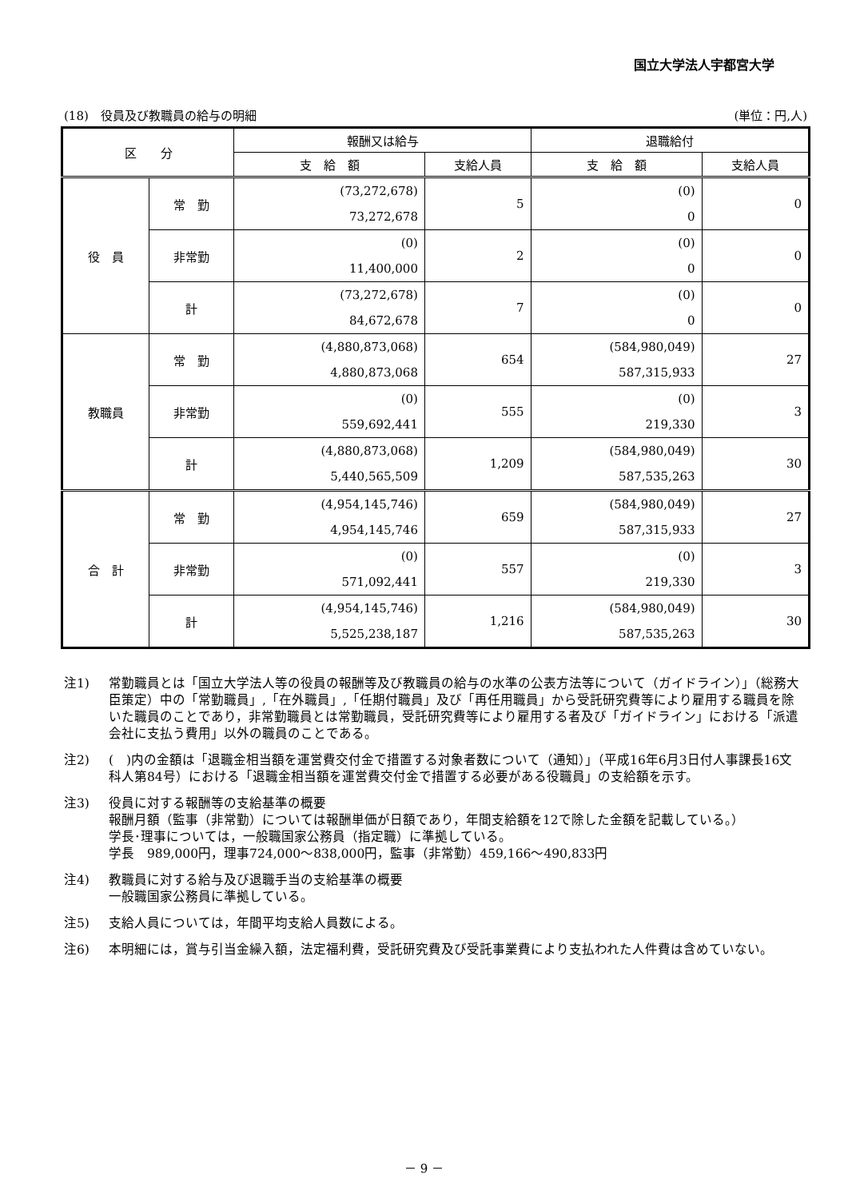国立大学法人宇都宮大学
(18)　役員及び教職員の給与の明細 (単位：円,人)
| 区 分 | | 報酬又は給与 | | 退職給付 | |
| --- | --- | --- | --- | --- | --- |
| | | 支 給 額 | 支給人員 | 支 給 額 | 支給人員 |
| 役 員 | 常 勤 | (73,272,678) 73,272,678 | 5 | (0) 0 | 0 |
| | 非常勤 | (0) 11,400,000 | 2 | (0) 0 | 0 |
| | 計 | (73,272,678) 84,672,678 | 7 | (0) 0 | 0 |
| 教職員 | 常 勤 | (4,880,873,068) 4,880,873,068 | 654 | (584,980,049) 587,315,933 | 27 |
| | 非常勤 | (0) 559,692,441 | 555 | (0) 219,330 | 3 |
| | 計 | (4,880,873,068) 5,440,565,509 | 1,209 | (584,980,049) 587,535,263 | 30 |
| 合 計 | 常 勤 | (4,954,145,746) 4,954,145,746 | 659 | (584,980,049) 587,315,933 | 27 |
| | 非常勤 | (0) 571,092,441 | 557 | (0) 219,330 | 3 |
| | 計 | (4,954,145,746) 5,525,238,187 | 1,216 | (584,980,049) 587,535,263 | 30 |
注1) 常勤職員とは「国立大学法人等の役員の報酬等及び教職員の給与の水準の公表方法等について（ガイドライン）」（総務大臣策定）中の「常勤職員」,「在外職員」,「任期付職員」及び「再任用職員」から受託研究費等により雇用する職員を除いた職員のことであり，非常勤職員とは常勤職員，受託研究費等により雇用する者及び「ガイドライン」における「派遣会社に支払う費用」以外の職員のことである。
注2) (　)内の金額は「退職金相当額を運営費交付金で措置する対象者数について（通知）」（平成16年6月3日付人事課長16文科人第84号）における「退職金相当額を運営費交付金で措置する必要がある役職員」の支給額を示す。
注3) 役員に対する報酬等の支給基準の概要
報酬月額（監事（非常勤）については報酬単価が日額であり，年間支給額を12で除した金額を記載している。）
学長･理事については，一般職国家公務員（指定職）に準拠している。
学長　989,000円，理事724,000～838,000円，監事（非常勤）459,166～490,833円
注4) 教職員に対する給与及び退職手当の支給基準の概要
一般職国家公務員に準拠している。
注5) 支給人員については，年間平均支給人員数による。
注6) 本明細には，賞与引当金繰入額，法定福利費，受託研究費及び受託事業費により支払われた人件費は含めていない。
－ 9 －